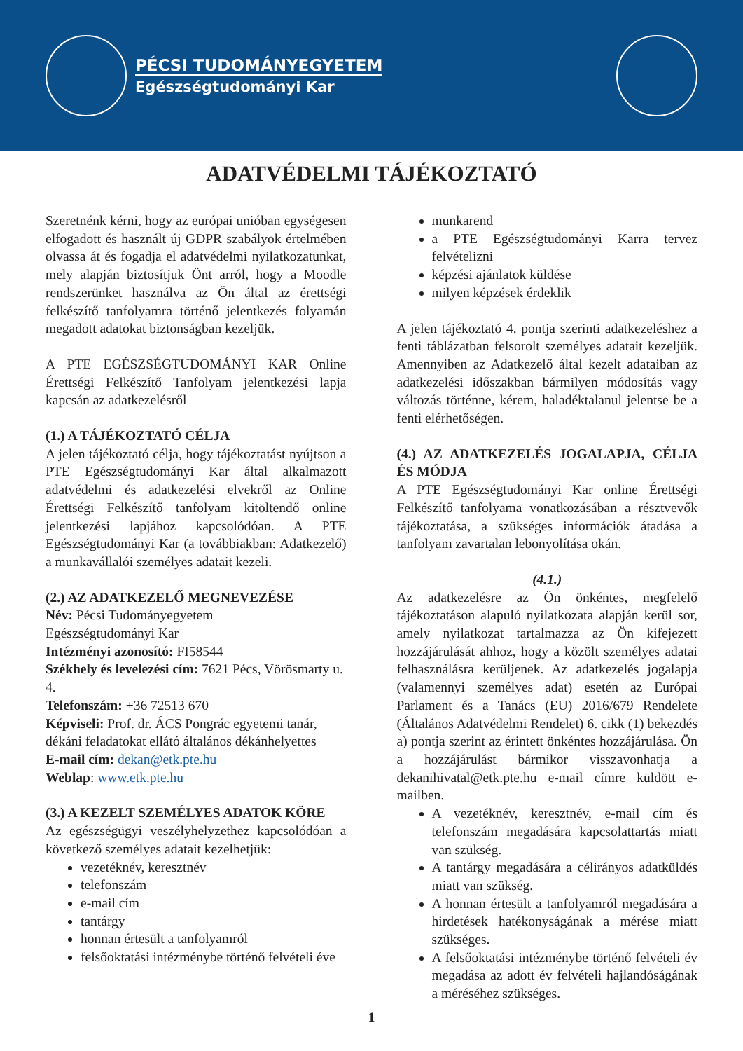PÉCSI TUDOMÁNYEGYETEM
Egészségtudományi Kar
ADATVÉDELMI TÁJÉKOZTATÓ
Szeretnénk kérni, hogy az európai unióban egységesen elfogadott és használt új GDPR szabályok értelmében olvassa át és fogadja el adatvédelmi nyilatkozatunkat, mely alapján biztosítjuk Önt arról, hogy a Moodle rendszerünket használva az Ön által az érettségi felkészítő tanfolyamra történő jelentkezés folyamán megadott adatokat biztonságban kezeljük.
A PTE EGÉSZSÉGTUDOMÁNYI KAR Online Érettségi Felkészítő Tanfolyam jelentkezési lapja kapcsán az adatkezelésről
(1.) A TÁJÉKOZTATÓ CÉLJA
A jelen tájékoztató célja, hogy tájékoztatást nyújtson a PTE Egészségtudományi Kar által alkalmazott adatvédelmi és adatkezelési elvekről az Online Érettségi Felkészítő tanfolyam kitöltendő online jelentkezési lapjához kapcsolódóan. A PTE Egészségtudományi Kar (a továbbiakban: Adatkezelő) a munkavállalói személyes adatait kezeli.
(2.) AZ ADATKEZELŐ MEGNEVEZÉSE
Név: Pécsi Tudományegyetem
Egészségtudományi Kar
Intézményi azonosító: FI58544
Székhely és levelezési cím: 7621 Pécs, Vörösmarty u. 4.
Telefonszám: +36 72513 670
Képviseli: Prof. dr. ÁCS Pongrác egyetemi tanár, dékáni feladatokat ellátó általános dékánhelyettes
E-mail cím: dekan@etk.pte.hu
Weblap: www.etk.pte.hu
(3.) A KEZELT SZEMÉLYES ADATOK KÖRE
Az egészségügyi veszélyhelyzethez kapcsolódóan a következő személyes adatait kezelhetjük:
vezetéknév, keresztnév
telefonszám
e-mail cím
tantárgy
honnan értesült a tanfolyamról
felsőoktatási intézménybe történő felvételi éve
munkarend
a PTE Egészségtudományi Karra tervez felvételizni
képzési ajánlatok küldése
milyen képzések érdeklik
A jelen tájékoztató 4. pontja szerinti adatkezeléshez a fenti táblázatban felsorolt személyes adatait kezeljük. Amennyiben az Adatkezelő által kezelt adataiban az adatkezelési időszakban bármilyen módosítás vagy változás történne, kérem, haladéktalanul jelentse be a fenti elérhetőségen.
(4.) AZ ADATKEZELÉS JOGALAPJA, CÉLJA ÉS MÓDJA
A PTE Egészségtudományi Kar online Érettségi Felkészítő tanfolyama vonatkozásában a résztvevők tájékoztatása, a szükséges információk átadása a tanfolyam zavartalan lebonyolítása okán.
(4.1.)
Az adatkezelésre az Ön önkéntes, megfelelő tájékoztatáson alapuló nyilatkozata alapján kerül sor, amely nyilatkozat tartalmazza az Ön kifejezett hozzájárulását ahhoz, hogy a közölt személyes adatai felhasználásra kerüljenek. Az adatkezelés jogalapja (valamennyi személyes adat) esetén az Európai Parlament és a Tanács (EU) 2016/679 Rendelete (Általános Adatvédelmi Rendelet) 6. cikk (1) bekezdés a) pontja szerint az érintett önkéntes hozzájárulása. Ön a hozzájárulást bármikor visszavonhatja a dekanihivatal@etk.pte.hu e-mail címre küldött e-mailben.
A vezetéknév, keresztnév, e-mail cím és telefonszám megadására kapcsolattartás miatt van szükség.
A tantárgy megadására a célirányos adatküldés miatt van szükség.
A honnan értesült a tanfolyamról megadására a hirdetések hatékonyságának a mérése miatt szükséges.
A felsőoktatási intézménybe történő felvételi év megadása az adott év felvételi hajlandóságának a méréséhez szükséges.
1